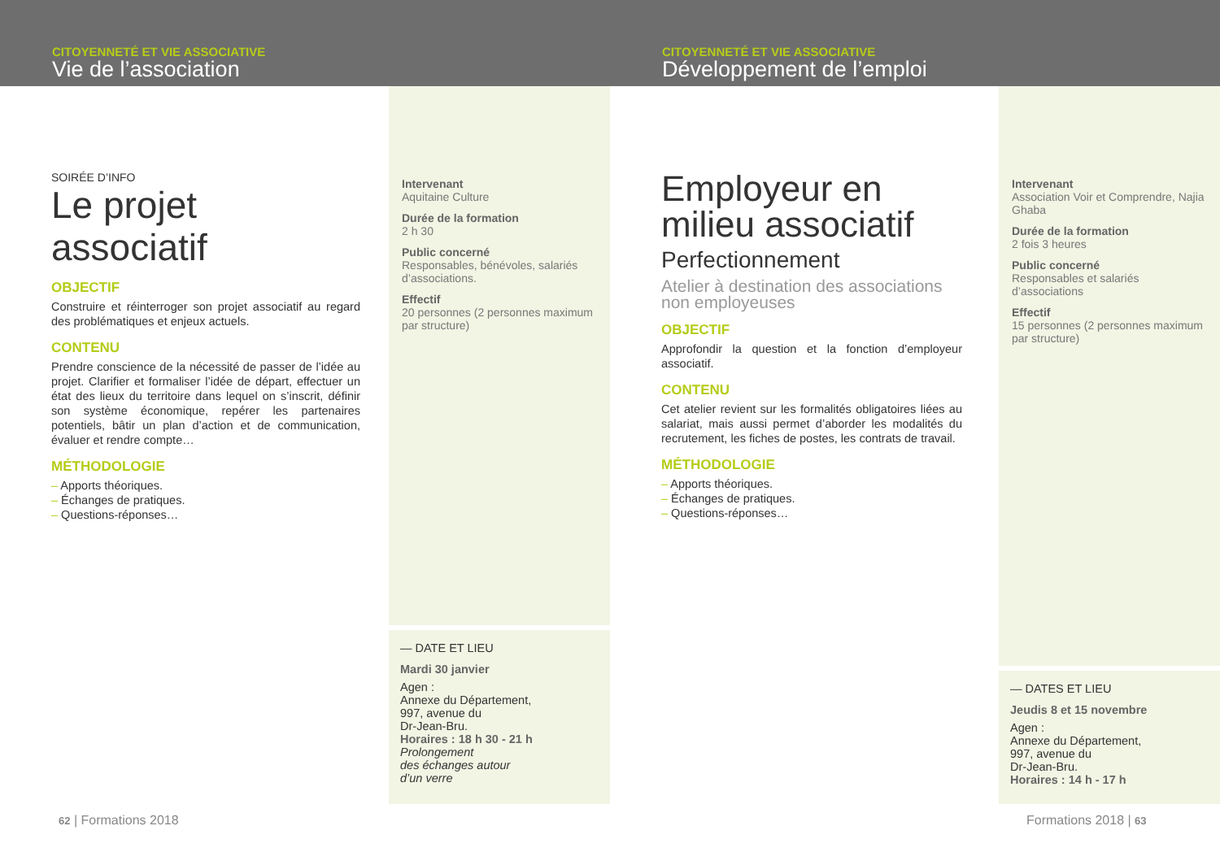CITOYENNETÉ ET VIE ASSOCIATIVE
Vie de l’association
SOIRÉE D’INFO
Le projet associatif
OBJECTIF
Construire et réinterroger son projet associatif au regard des problématiques et enjeux actuels.
CONTENU
Prendre conscience de la nécessité de passer de l’idée au projet. Clarifier et formaliser l’idée de départ, effectuer un état des lieux du territoire dans lequel on s’inscrit, définir son système économique, repérer les partenaires potentiels, bâtir un plan d’action et de communication, évaluer et rendre compte…
MÉTHODOLOGIE
– Apports théoriques.
– Échanges de pratiques.
– Questions-réponses…
Intervenant
Aquitaine Culture
Durée de la formation
2 h 30
Public concerné
Responsables, bénévoles, salariés d’associations.
Effectif
20 personnes (2 personnes maximum par structure)
— DATE ET LIEU
Mardi 30 janvier
Agen :
Annexe du Département,
997, avenue du
Dr-Jean-Bru.
Horaires : 18 h 30 - 21 h
Prolongement
des échanges autour
d’un verre
62 | Formations 2018
CITOYENNETÉ ET VIE ASSOCIATIVE
Développement de l’emploi
Employeur en milieu associatif
Perfectionnement
Atelier à destination des associations non employeuses
OBJECTIF
Approfondir la question et la fonction d’employeur associatif.
CONTENU
Cet atelier revient sur les formalités obligatoires liées au salariat, mais aussi permet d’aborder les modalités du recrutement, les fiches de postes, les contrats de travail.
MÉTHODOLOGIE
– Apports théoriques.
– Échanges de pratiques.
– Questions-réponses…
Intervenant
Association Voir et Comprendre, Najia Ghaba
Durée de la formation
2 fois 3 heures
Public concerné
Responsables et salariés d’associations
Effectif
15 personnes (2 personnes maximum par structure)
— DATES ET LIEU
Jeudis 8 et 15 novembre
Agen :
Annexe du Département,
997, avenue du
Dr-Jean-Bru.
Horaires : 14 h - 17 h
Formations 2018 | 63